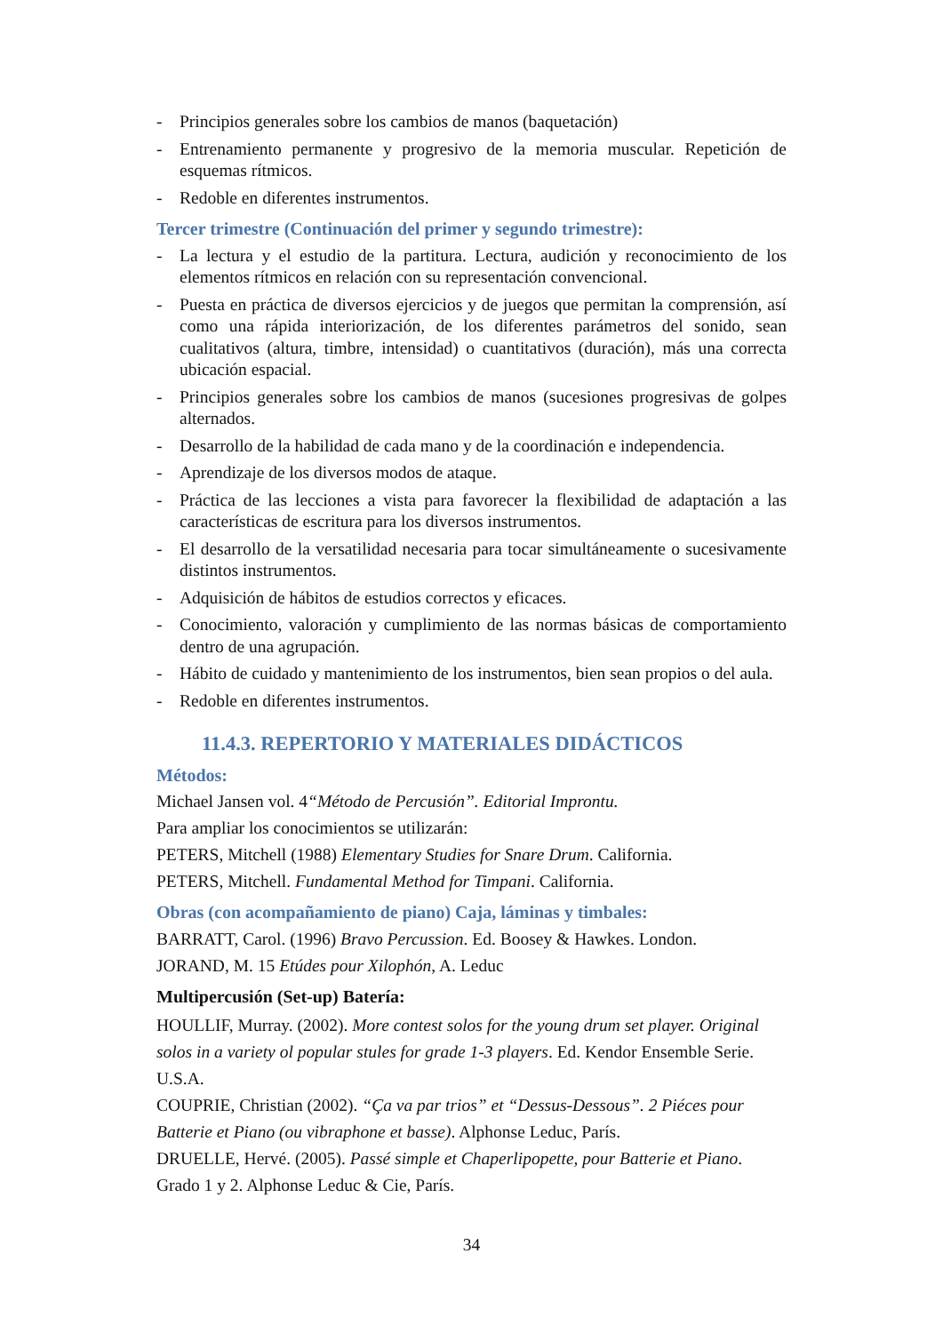- Principios generales sobre los cambios de manos (baquetación)
- Entrenamiento permanente y progresivo de la memoria muscular. Repetición de esquemas rítmicos.
- Redoble en diferentes instrumentos.
Tercer trimestre (Continuación del primer y segundo trimestre):
- La lectura y el estudio de la partitura. Lectura, audición y reconocimiento de los elementos rítmicos en relación con su representación convencional.
- Puesta en práctica de diversos ejercicios y de juegos que permitan la comprensión, así como una rápida interiorización, de los diferentes parámetros del sonido, sean cualitativos (altura, timbre, intensidad) o cuantitativos (duración), más una correcta ubicación espacial.
- Principios generales sobre los cambios de manos (sucesiones progresivas de golpes alternados.
- Desarrollo de la habilidad de cada mano y de la coordinación e independencia.
- Aprendizaje de los diversos modos de ataque.
- Práctica de las lecciones a vista para favorecer la flexibilidad de adaptación a las características de escritura para los diversos instrumentos.
- El desarrollo de la versatilidad necesaria para tocar simultáneamente o sucesivamente distintos instrumentos.
- Adquisición de hábitos de estudios correctos y eficaces.
- Conocimiento, valoración y cumplimiento de las normas básicas de comportamiento dentro de una agrupación.
- Hábito de cuidado y mantenimiento de los instrumentos, bien sean propios o del aula.
- Redoble en diferentes instrumentos.
11.4.3. REPERTORIO Y MATERIALES DIDÁCTICOS
Métodos:
Michael Jansen vol. 4“Método de Percusión”. Editorial Improntu.
Para ampliar los conocimientos se utilizarán:
PETERS, Mitchell (1988) Elementary Studies for Snare Drum. California.
PETERS, Mitchell. Fundamental Method for Timpani. California.
Obras (con acompañamiento de piano) Caja, láminas y timbales:
BARRATT, Carol. (1996) Bravo Percussion. Ed. Boosey & Hawkes. London.
JORAND, M. 15 Etúdes pour Xilophón, A. Leduc
Multipercusión (Set-up) Batería:
HOULLIF, Murray. (2002). More contest solos for the young drum set player. Original solos in a variety ol popular stules for grade 1-3 players. Ed. Kendor Ensemble Serie. U.S.A.
COUPRIE, Christian (2002). “Ça va par trios” et “Dessus-Dessous”. 2 Piéces pour Batterie et Piano (ou vibraphone et basse). Alphonse Leduc, París.
DRUELLE, Hervé. (2005). Passé simple et Chaperlipopette, pour Batterie et Piano. Grado 1 y 2. Alphonse Leduc & Cie, París.
34